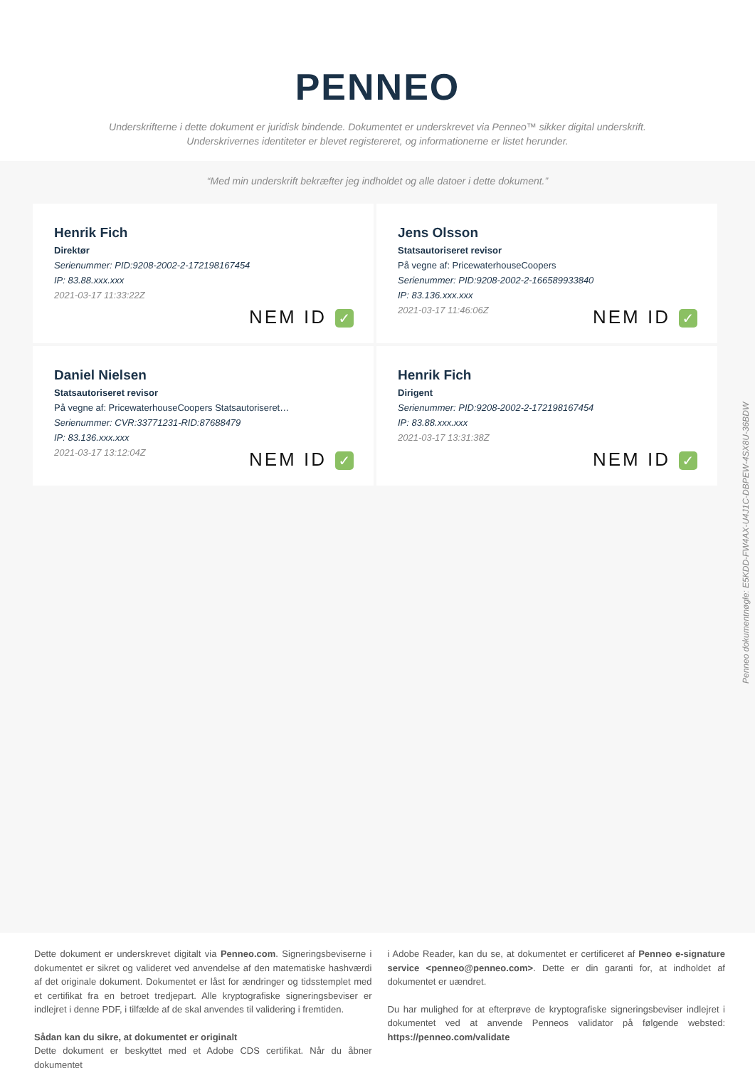PENNEO
Underskrifterne i dette dokument er juridisk bindende. Dokumentet er underskrevet via Penneo™ sikker digital underskrift.
Underskrivernes identiteter er blevet registereret, og informationerne er listet herunder.
“Med min underskrift bekræfter jeg indholdet og alle datoer i dette dokument.”
Henrik Fich
Direktør
Serienummer: PID:9208-2002-2-172198167454
IP: 83.88.xxx.xxx
2021-03-17 11:33:22Z
NEM ID ✓
Jens Olsson
Statsautoriseret revisor
På vegne af: PricewaterhouseCoopers
Serienummer: PID:9208-2002-2-166589933840
IP: 83.136.xxx.xxx
2021-03-17 11:46:06Z
NEM ID ✓
Daniel Nielsen
Statsautoriseret revisor
På vegne af: PricewaterhouseCoopers Statsautoriseret…
Serienummer: CVR:33771231-RID:87688479
IP: 83.136.xxx.xxx
2021-03-17 13:12:04Z
NEM ID ✓
Henrik Fich
Dirigent
Serienummer: PID:9208-2002-2-172198167454
IP: 83.88.xxx.xxx
2021-03-17 13:31:38Z
NEM ID ✓
Penneo dokumentnøgle: E5KDD-FW4AX-U4J1C-DBPEW-4SX8U-36BDW
Dette dokument er underskrevet digitalt via Penneo.com. Signeringsbeviserne i dokumentet er sikret og valideret ved anvendelse af den matematiske hashværdi af det originale dokument. Dokumentet er låst for ændringer og tidsstemplet med et certifikat fra en betroet tredjepart. Alle kryptografiske signeringsbeviser er indlejret i denne PDF, i tilfælde af de skal anvendes til validering i fremtiden.
Sådan kan du sikre, at dokumentet er originalt
Dette dokument er beskyttet med et Adobe CDS certifikat. Når du åbner dokumentet
i Adobe Reader, kan du se, at dokumentet er certificeret af Penneo e-signature service <penneo@penneo.com>. Dette er din garanti for, at indholdet af dokumentet er uændret.
Du har mulighed for at efterprøve de kryptografiske signeringsbeviser indlejret i dokumentet ved at anvende Penneos validator på følgende websted: https://penneo.com/validate